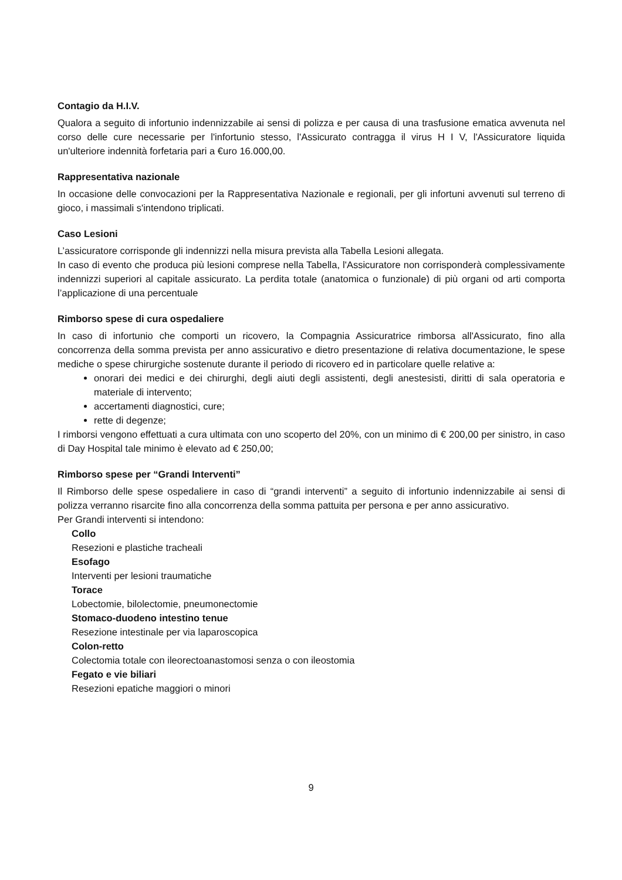Contagio da H.I.V.
Qualora a seguito di infortunio indennizzabile ai sensi di polizza e per causa di una trasfusione ematica avvenuta nel corso delle cure necessarie per l'infortunio stesso, l'Assicurato contragga il virus H I V, l'Assicuratore liquida un'ulteriore indennità forfetaria pari a €uro 16.000,00.
Rappresentativa nazionale
In occasione delle convocazioni per la Rappresentativa Nazionale e regionali, per gli infortuni avvenuti sul terreno di gioco, i massimali s'intendono triplicati.
Caso Lesioni
L’assicuratore corrisponde gli indennizzi nella misura prevista alla Tabella Lesioni allegata.
In caso di evento che produca più lesioni comprese nella Tabella, l'Assicuratore non corrisponderà complessivamente indennizzi superiori al capitale assicurato. La perdita totale (anatomica o funzionale) di più organi od arti comporta l’applicazione di una percentuale
Rimborso spese di cura ospedaliere
In caso di infortunio che comporti un ricovero, la Compagnia Assicuratrice rimborsa all'Assicurato, fino alla concorrenza della somma prevista per anno assicurativo e dietro presentazione di relativa documentazione, le spese mediche o spese chirurgiche sostenute durante il periodo di ricovero ed in particolare quelle relative a:
onorari dei medici e dei chirurghi, degli aiuti degli assistenti, degli anestesisti, diritti di sala operatoria e materiale di intervento;
accertamenti diagnostici, cure;
rette di degenze;
I rimborsi vengono effettuati a cura ultimata con uno scoperto del 20%, con un minimo di € 200,00 per sinistro, in caso di Day Hospital tale minimo è elevato ad € 250,00;
Rimborso spese per “Grandi Interventi”
Il Rimborso delle spese ospedaliere in caso di “grandi interventi” a seguito di infortunio indennizzabile ai sensi di polizza verranno risarcite fino alla concorrenza della somma pattuita per persona e per anno assicurativo.
Per Grandi interventi si intendono:
Collo
Resezioni e plastiche tracheali
Esofago
Interventi per lesioni traumatiche
Torace
Lobectomie, bilolectomie, pneumonectomie
Stomaco-duodeno intestino tenue
Resezione intestinale per via laparoscopica
Colon-retto
Colectomia totale con ileorectoanastomosi senza o con ileostomia
Fegato e vie biliari
Resezioni epatiche maggiori o minori
9